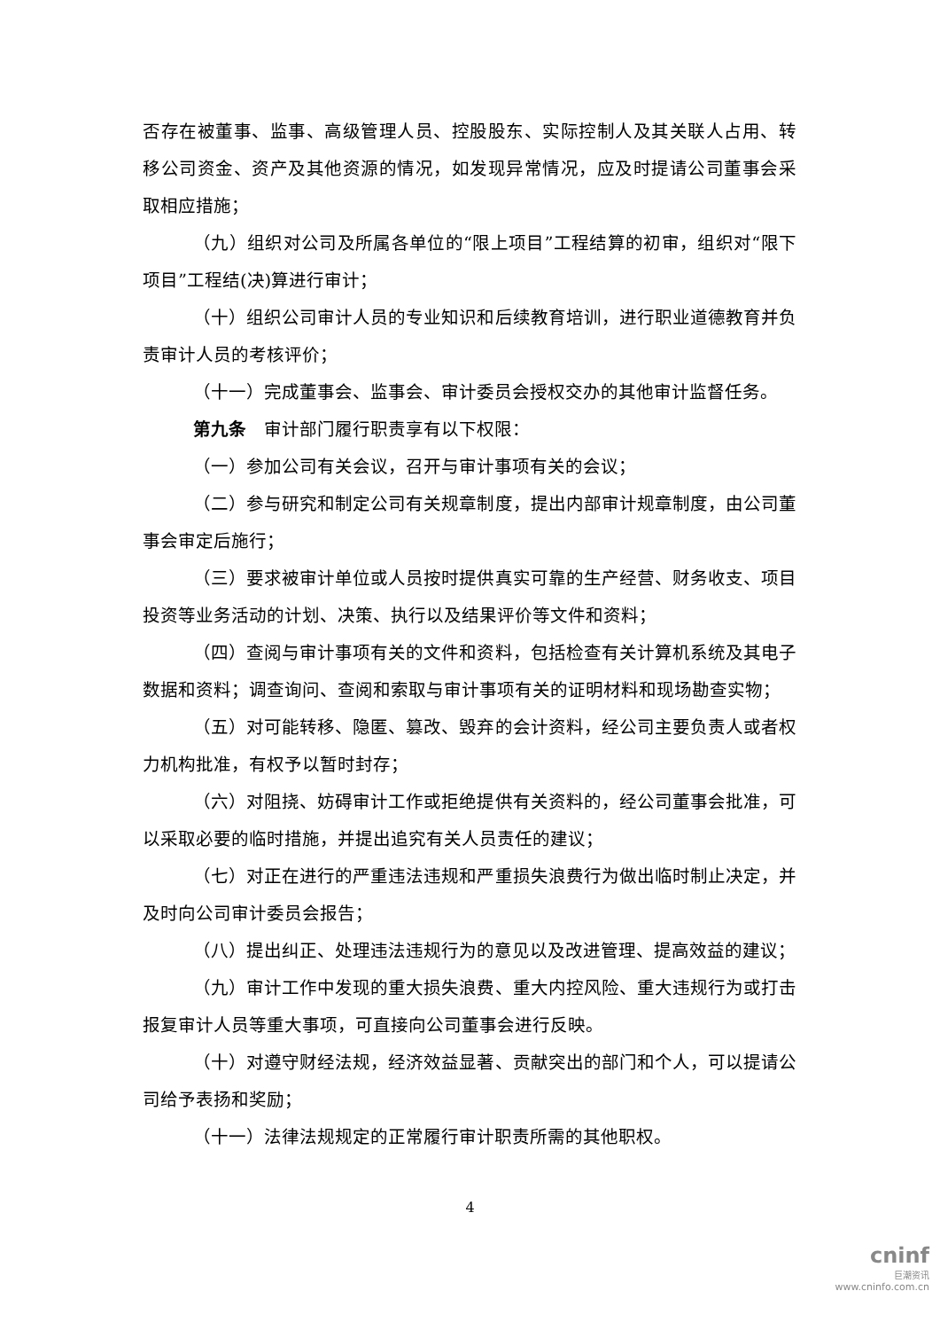否存在被董事、监事、高级管理人员、控股股东、实际控制人及其关联人占用、转移公司资金、资产及其他资源的情况，如发现异常情况，应及时提请公司董事会采取相应措施；
（九）组织对公司及所属各单位的“限上项目”工程结算的初审，组织对“限下项目”工程结(决)算进行审计；
（十）组织公司审计人员的专业知识和后续教育培训，进行职业道德教育并负责审计人员的考核评价；
（十一）完成董事会、监事会、审计委员会授权交办的其他审计监督任务。
第九条　审计部门履行职责享有以下权限：
（一）参加公司有关会议，召开与审计事项有关的会议；
（二）参与研究和制定公司有关规章制度，提出内部审计规章制度，由公司董事会审定后施行；
（三）要求被审计单位或人员按时提供真实可靠的生产经营、财务收支、项目投资等业务活动的计划、决策、执行以及结果评价等文件和资料；
（四）查阅与审计事项有关的文件和资料，包括检查有关计算机系统及其电子数据和资料；调查询问、查阅和索取与审计事项有关的证明材料和现场勘查实物；
（五）对可能转移、隐匿、篡改、毁弃的会计资料，经公司主要负责人或者权力机构批准，有权予以暂时封存；
（六）对阻挠、妨碍审计工作或拒绝提供有关资料的，经公司董事会批准，可以采取必要的临时措施，并提出追究有关人员责任的建议；
（七）对正在进行的严重违法违规和严重损失浪费行为做出临时制止决定，并及时向公司审计委员会报告；
（八）提出纠正、处理违法违规行为的意见以及改进管理、提高效益的建议；
（九）审计工作中发现的重大损失浪费、重大内控风险、重大违规行为或打击报复审计人员等重大事项，可直接向公司董事会进行反映。
（十）对遵守财经法规，经济效益显著、贡献突出的部门和个人，可以提请公司给予表扬和奖励；
（十一）法律法规规定的正常履行审计职责所需的其他职权。
4
cninf
巨潮资讯
www.cninfo.com.cn